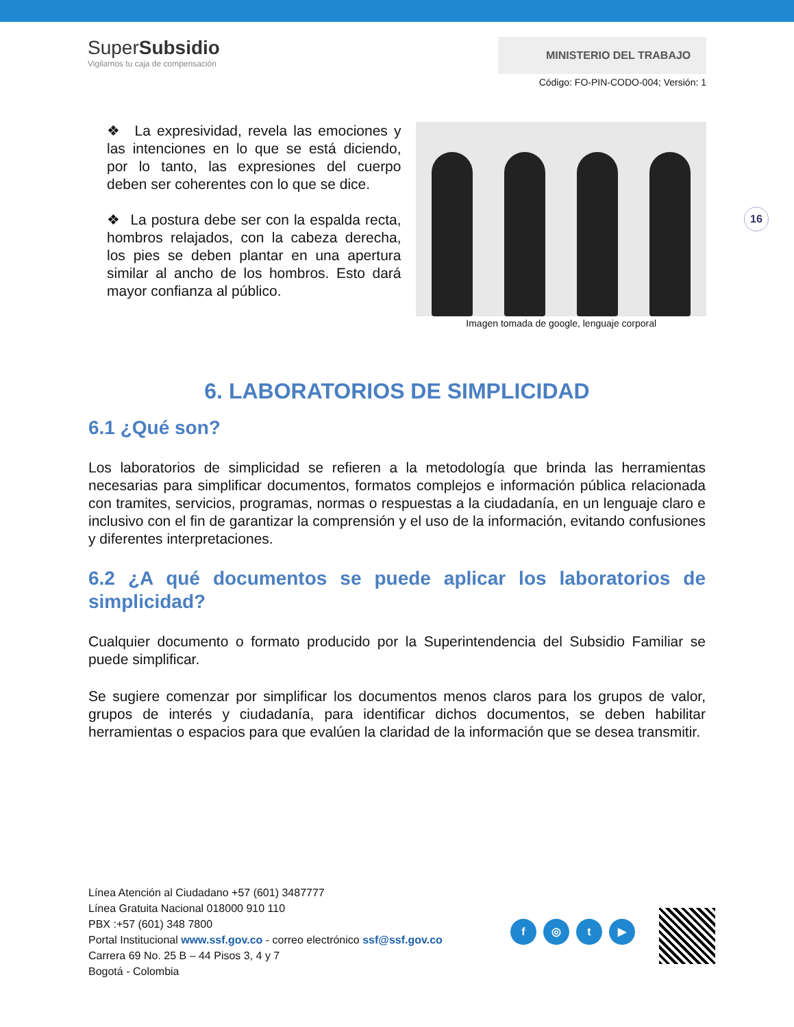SuperSubsidio
Vigilamos tu caja de compensación
MINISTERIO DEL TRABAJO
Código: FO-PIN-CODO-004; Versión: 1
❖ La expresividad, revela las emociones y las intenciones en lo que se está diciendo, por lo tanto, las expresiones del cuerpo deben ser coherentes con lo que se dice.
❖ La postura debe ser con la espalda recta, hombros relajados, con la cabeza derecha, los pies se deben plantar en una apertura similar al ancho de los hombros. Esto dará mayor confianza al público.
Imagen tomada de google, lenguaje corporal
16
6. LABORATORIOS DE SIMPLICIDAD
6.1 ¿Qué son?
Los laboratorios de simplicidad se refieren a la metodología que brinda las herramientas necesarias para simplificar documentos, formatos complejos e información pública relacionada con tramites, servicios, programas, normas o respuestas a la ciudadanía, en un lenguaje claro e inclusivo con el fin de garantizar la comprensión y el uso de la información, evitando confusiones y diferentes interpretaciones.
6.2 ¿A qué documentos se puede aplicar los laboratorios de simplicidad?
Cualquier documento o formato producido por la Superintendencia del Subsidio Familiar se puede simplificar.
Se sugiere comenzar por simplificar los documentos menos claros para los grupos de valor, grupos de interés y ciudadanía, para identificar dichos documentos, se deben habilitar herramientas o espacios para que evalúen la claridad de la información que se desea transmitir.
Línea Atención al Ciudadano +57 (601) 3487777
Línea Gratuita Nacional 018000 910 110
PBX :+57 (601) 348 7800
Portal Institucional www.ssf.gov.co - correo electrónico ssf@ssf.gov.co
Carrera 69 No. 25 B – 44 Pisos 3, 4 y 7
Bogotá - Colombia
f ◎ t ▶